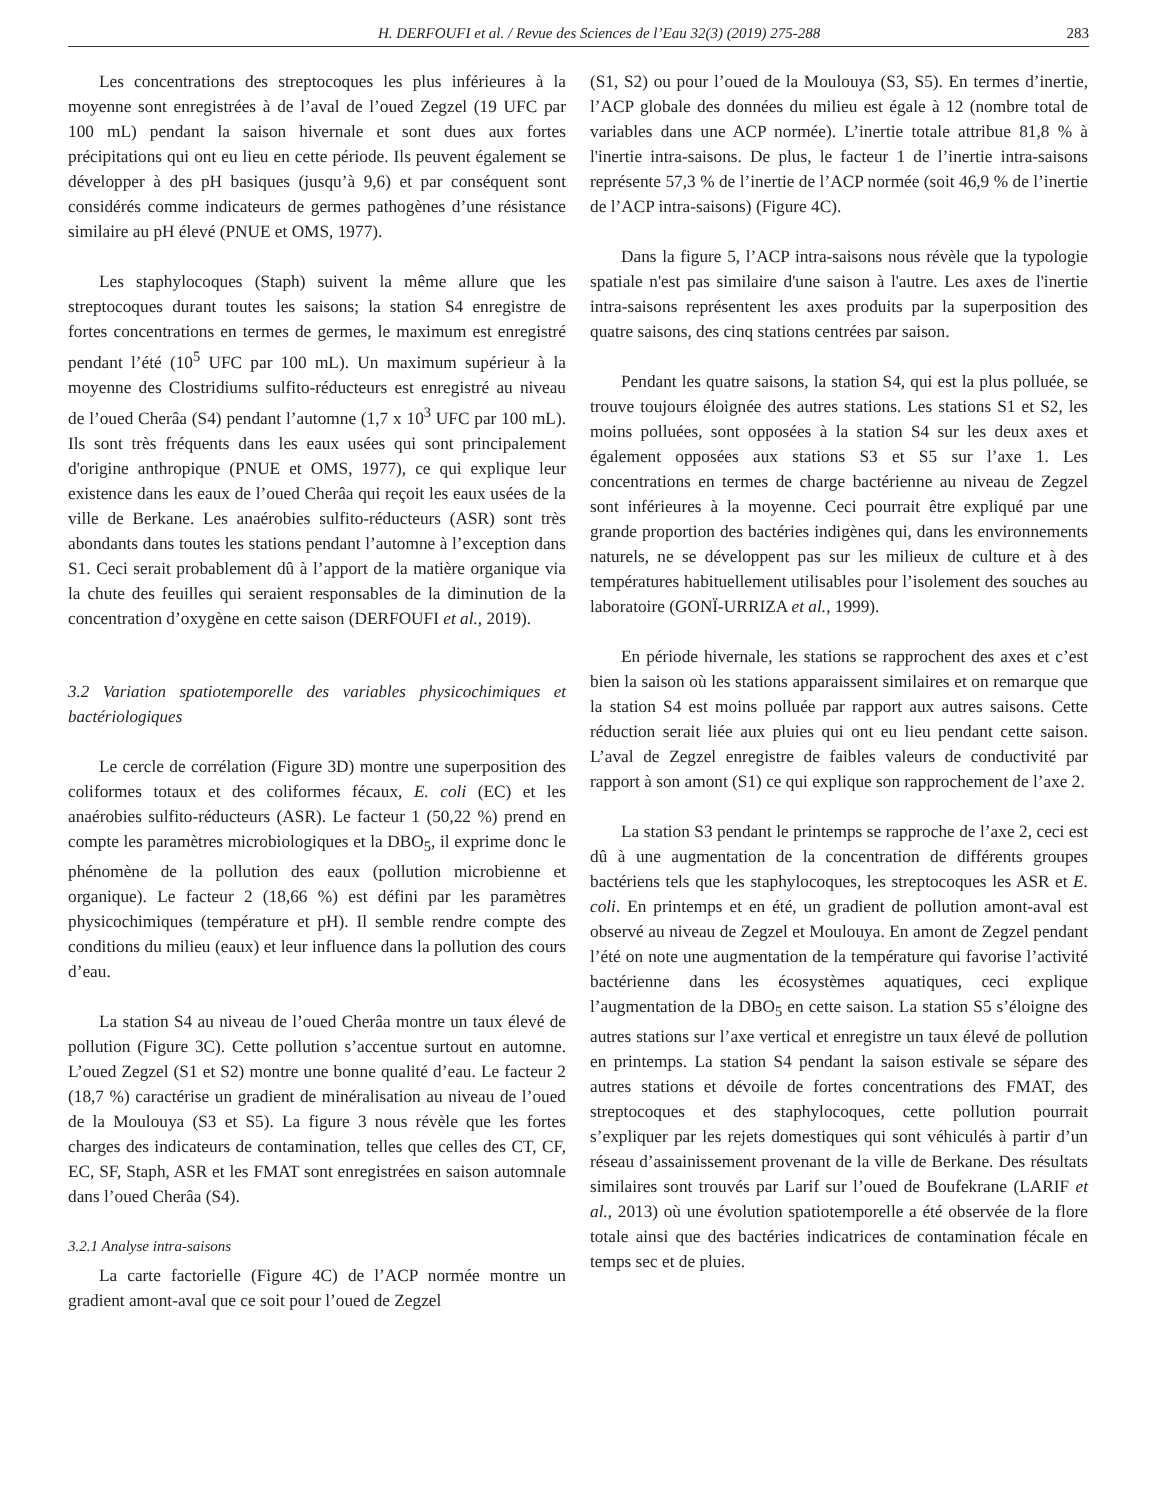H. DERFOUFI et al. / Revue des Sciences de l’Eau 32(3) (2019) 275-288 283
Les concentrations des streptocoques les plus inférieures à la moyenne sont enregistrées à de l’aval de l’oued Zegzel (19 UFC par 100 mL) pendant la saison hivernale et sont dues aux fortes précipitations qui ont eu lieu en cette période. Ils peuvent également se développer à des pH basiques (jusqu’à 9,6) et par conséquent sont considérés comme indicateurs de germes pathogènes d’une résistance similaire au pH élevé (PNUE et OMS, 1977).
Les staphylocoques (Staph) suivent la même allure que les streptocoques durant toutes les saisons; la station S4 enregistre de fortes concentrations en termes de germes, le maximum est enregistré pendant l’été (10<sup>5</sup> UFC par 100 mL). Un maximum supérieur à la moyenne des Clostridiums sulfito-réducteurs est enregistré au niveau de l’oued Cherâa (S4) pendant l’automne (1,7 x 10<sup>3</sup> UFC par 100 mL). Ils sont très fréquents dans les eaux usées qui sont principalement d'origine anthropique (PNUE et OMS, 1977), ce qui explique leur existence dans les eaux de l’oued Cherâa qui reçoit les eaux usées de la ville de Berkane. Les anaérobies sulfito-réducteurs (ASR) sont très abondants dans toutes les stations pendant l’automne à l’exception dans S1. Ceci serait probablement dû à l’apport de la matière organique via la chute des feuilles qui seraient responsables de la diminution de la concentration d’oxygène en cette saison (DERFOUFI et al., 2019).
3.2 Variation spatiotemporelle des variables physicochimiques et bactériologiques
Le cercle de corrélation (Figure 3D) montre une superposition des coliformes totaux et des coliformes fécaux, E. coli (EC) et les anaérobies sulfito-réducteurs (ASR). Le facteur 1 (50,22 %) prend en compte les paramètres microbiologiques et la DBO<sub>5</sub>, il exprime donc le phénomène de la pollution des eaux (pollution microbienne et organique). Le facteur 2 (18,66 %) est défini par les paramètres physicochimiques (température et pH). Il semble rendre compte des conditions du milieu (eaux) et leur influence dans la pollution des cours d’eau.
La station S4 au niveau de l’oued Cherâa montre un taux élevé de pollution (Figure 3C). Cette pollution s’accentue surtout en automne. L’oued Zegzel (S1 et S2) montre une bonne qualité d’eau. Le facteur 2 (18,7 %) caractérise un gradient de minéralisation au niveau de l’oued de la Moulouya (S3 et S5). La figure 3 nous révèle que les fortes charges des indicateurs de contamination, telles que celles des CT, CF, EC, SF, Staph, ASR et les FMAT sont enregistrées en saison automnale dans l’oued Cherâa (S4).
3.2.1 Analyse intra-saisons
La carte factorielle (Figure 4C) de l’ACP normée montre un gradient amont-aval que ce soit pour l’oued de Zegzel
(S1, S2) ou pour l’oued de la Moulouya (S3, S5). En termes d’inertie, l’ACP globale des données du milieu est égale à 12 (nombre total de variables dans une ACP normée). L’inertie totale attribue 81,8 % à l'inertie intra-saisons. De plus, le facteur 1 de l’inertie intra-saisons représente 57,3 % de l’inertie de l’ACP normée (soit 46,9 % de l’inertie de l’ACP intra-saisons) (Figure 4C).
Dans la figure 5, l’ACP intra-saisons nous révèle que la typologie spatiale n'est pas similaire d'une saison à l'autre. Les axes de l'inertie intra-saisons représentent les axes produits par la superposition des quatre saisons, des cinq stations centrées par saison.
Pendant les quatre saisons, la station S4, qui est la plus polluée, se trouve toujours éloignée des autres stations. Les stations S1 et S2, les moins polluées, sont opposées à la station S4 sur les deux axes et également opposées aux stations S3 et S5 sur l’axe 1. Les concentrations en termes de charge bactérienne au niveau de Zegzel sont inférieures à la moyenne. Ceci pourrait être expliqué par une grande proportion des bactéries indigènes qui, dans les environnements naturels, ne se développent pas sur les milieux de culture et à des températures habituellement utilisables pour l’isolement des souches au laboratoire (GONÏ-URRIZA et al., 1999).
En période hivernale, les stations se rapprochent des axes et c’est bien la saison où les stations apparaissent similaires et on remarque que la station S4 est moins polluée par rapport aux autres saisons. Cette réduction serait liée aux pluies qui ont eu lieu pendant cette saison. L’aval de Zegzel enregistre de faibles valeurs de conductivité par rapport à son amont (S1) ce qui explique son rapprochement de l’axe 2.
La station S3 pendant le printemps se rapproche de l’axe 2, ceci est dû à une augmentation de la concentration de différents groupes bactériens tels que les staphylocoques, les streptocoques les ASR et E. coli. En printemps et en été, un gradient de pollution amont-aval est observé au niveau de Zegzel et Moulouya. En amont de Zegzel pendant l’été on note une augmentation de la température qui favorise l’activité bactérienne dans les écosystèmes aquatiques, ceci explique l’augmentation de la DBO<sub>5</sub> en cette saison. La station S5 s’éloigne des autres stations sur l’axe vertical et enregistre un taux élevé de pollution en printemps. La station S4 pendant la saison estivale se sépare des autres stations et dévoile de fortes concentrations des FMAT, des streptocoques et des staphylocoques, cette pollution pourrait s’expliquer par les rejets domestiques qui sont véhiculés à partir d’un réseau d’assainissement provenant de la ville de Berkane. Des résultats similaires sont trouvés par Larif sur l’oued de Boufekrane (LARIF et al., 2013) où une évolution spatiotemporelle a été observée de la flore totale ainsi que des bactéries indicatrices de contamination fécale en temps sec et de pluies.